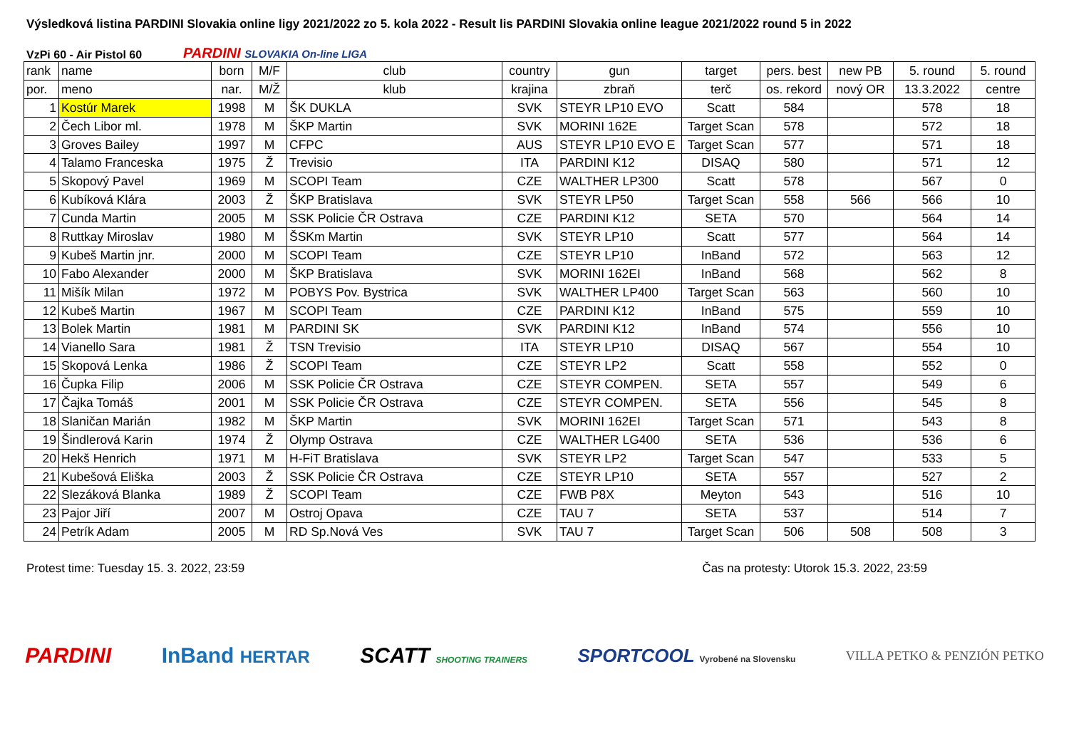Výsledková listina PARDINI Slovakia online ligy 2021/2022 zo 5. kola 2022 - Result lis PARDINI Slovakia online league 2021/2022 round 5 in 2022
VzPi 60 - Air Pistol 60 PARDINI SLOVAKIA On-line LIGA
| rank | name | born | M/F | club | country | gun | target | pers. best | new PB | 5. round | 5. round |
| por. | meno | nar. | M/Ž | klub | krajina | zbraň | terč | os. rekord | nový OR | 13.3.2022 | centre |
| 1 | Kostúr Marek | 1998 | M | ŠK DUKLA | SVK | STEYR LP10 EVO | Scatt | 584 | | 578 | 18 |
| 2 | Čech Libor ml. | 1978 | M | ŠKP Martin | SVK | MORINI 162E | Target Scan | 578 | | 572 | 18 |
| 3 | Groves Bailey | 1997 | M | CFPC | AUS | STEYR LP10 EVO E | Target Scan | 577 | | 571 | 18 |
| 4 | Talamo Franceska | 1975 | Ž | Trevisio | ITA | PARDINI K12 | DISAQ | 580 | | 571 | 12 |
| 5 | Skopový Pavel | 1969 | M | SCOPI Team | CZE | WALTHER LP300 | Scatt | 578 | | 567 | 0 |
| 6 | Kubíková Klára | 2003 | Ž | ŠKP Bratislava | SVK | STEYR LP50 | Target Scan | 558 | 566 | 566 | 10 |
| 7 | Cunda Martin | 2005 | M | SSK Policie ČR Ostrava | CZE | PARDINI K12 | SETA | 570 | | 564 | 14 |
| 8 | Ruttkay Miroslav | 1980 | M | ŠSKm Martin | SVK | STEYR LP10 | Scatt | 577 | | 564 | 14 |
| 9 | Kubeš Martin jnr. | 2000 | M | SCOPI Team | CZE | STEYR LP10 | InBand | 572 | | 563 | 12 |
| 10 | Fabo Alexander | 2000 | M | ŠKP Bratislava | SVK | MORINI 162EI | InBand | 568 | | 562 | 8 |
| 11 | Mišík Milan | 1972 | M | POBYS Pov. Bystrica | SVK | WALTHER LP400 | Target Scan | 563 | | 560 | 10 |
| 12 | Kubeš Martin | 1967 | M | SCOPI Team | CZE | PARDINI K12 | InBand | 575 | | 559 | 10 |
| 13 | Bolek Martin | 1981 | M | PARDINI SK | SVK | PARDINI K12 | InBand | 574 | | 556 | 10 |
| 14 | Vianello Sara | 1981 | Ž | TSN Trevisio | ITA | STEYR LP10 | DISAQ | 567 | | 554 | 10 |
| 15 | Skopová Lenka | 1986 | Ž | SCOPI Team | CZE | STEYR LP2 | Scatt | 558 | | 552 | 0 |
| 16 | Čupka Filip | 2006 | M | SSK Policie ČR Ostrava | CZE | STEYR COMPEN. | SETA | 557 | | 549 | 6 |
| 17 | Čajka Tomáš | 2001 | M | SSK Policie ČR Ostrava | CZE | STEYR COMPEN. | SETA | 556 | | 545 | 8 |
| 18 | Slaničan Marián | 1982 | M | ŠKP Martin | SVK | MORINI 162EI | Target Scan | 571 | | 543 | 8 |
| 19 | Šindlerová Karin | 1974 | Ž | Olymp Ostrava | CZE | WALTHER LG400 | SETA | 536 | | 536 | 6 |
| 20 | Hekš Henrich | 1971 | M | H-FiT Bratislava | SVK | STEYR LP2 | Target Scan | 547 | | 533 | 5 |
| 21 | Kubešová Eliška | 2003 | Ž | SSK Policie ČR Ostrava | CZE | STEYR LP10 | SETA | 557 | | 527 | 2 |
| 22 | Slezáková Blanka | 1989 | Ž | SCOPI Team | CZE | FWB P8X | Meyton | 543 | | 516 | 10 |
| 23 | Pajor Jiří | 2007 | M | Ostroj Opava | CZE | TAU 7 | SETA | 537 | | 514 | 7 |
| 24 | Petrík Adam | 2005 | M | RD Sp.Nová Ves | SVK | TAU 7 | Target Scan | 506 | 508 | 508 | 3 |
Protest time: Tuesday 15. 3. 2022, 23:59 Čas na protesty: Utorok 15.3. 2022, 23:59
PARDINI InBand HERTAR SCATT SHOOTING TRAINERS SPORTCOOL Vyrobené na Slovensku VILLA PETKO & PENZIÓN PETKO